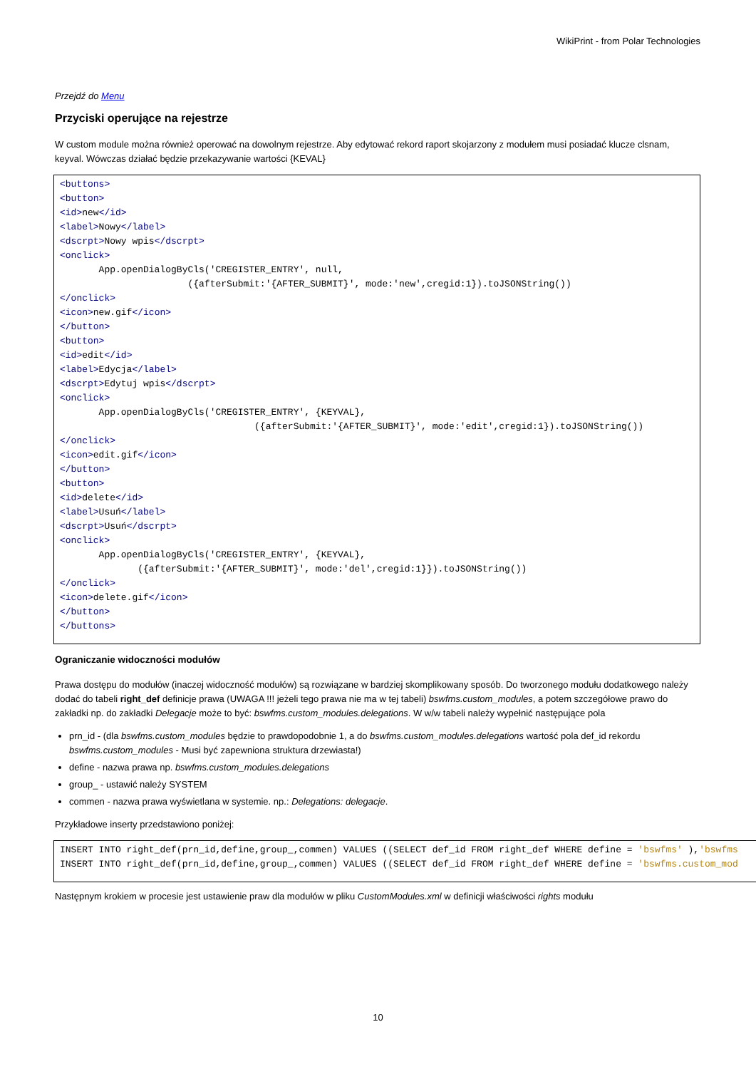WikiPrint - from Polar Technologies
Przejdź do Menu
Przyciski operujące na rejestrze
W custom module można również operować na dowolnym rejestrze. Aby edytować rekord raport skojarzony z modułem musi posiadać klucze clsnam, keyval. Wówczas działać będzie przekazywanie wartości {KEVAL}
<buttons>
<button>
<id>new</id>
<label>Nowy</label>
<dscrpt>Nowy wpis</dscrpt>
<onclick>
       App.openDialogByCls('CREGISTER_ENTRY', null,
                       ({afterSubmit:'{AFTER_SUBMIT}', mode:'new',cregid:1}).toJSONString())
</onclick>
<icon>new.gif</icon>
</button>
<button>
<id>edit</id>
<label>Edycja</label>
<dscrpt>Edytuj wpis</dscrpt>
<onclick>
       App.openDialogByCls('CREGISTER_ENTRY', {KEYVAL},
                                   ({afterSubmit:'{AFTER_SUBMIT}', mode:'edit',cregid:1}).toJSONString())
</onclick>
<icon>edit.gif</icon>
</button>
<button>
<id>delete</id>
<label>Usuń</label>
<dscrpt>Usuń</dscrpt>
<onclick>
       App.openDialogByCls('CREGISTER_ENTRY', {KEYVAL},
              ({afterSubmit:'{AFTER_SUBMIT}', mode:'del',cregid:1}}).toJSONString())
</onclick>
<icon>delete.gif</icon>
</button>
</buttons>
Ograniczanie widoczności modułów
Prawa dostępu do modułów (inaczej widoczność modułów) są rozwiązane w bardziej skomplikowany sposób. Do tworzonego modułu dodatkowego należy dodać do tabeli right_def definicje prawa (UWAGA !!! jeżeli tego prawa nie ma w tej tabeli) bswfms.custom_modules, a potem szczegółowe prawo do zakładki np. do zakładki Delegacje może to być: bswfms.custom_modules.delegations. W w/w tabeli należy wypełnić następujące pola
prn_id - (dla bswfms.custom_modules będzie to prawdopodobnie 1, a do bswfms.custom_modules.delegations wartość pola def_id rekordu bswfms.custom_modules - Musi być zapewniona struktura drzewiasta!)
define - nazwa prawa np. bswfms.custom_modules.delegations
group_ - ustawić należy SYSTEM
commen - nazwa prawa wyświetlana w systemie. np.: Delegations: delegacje.
Przykładowe inserty przedstawiono poniżej:
INSERT INTO right_def(prn_id,define,group_,commen) VALUES ((SELECT def_id FROM right_def WHERE define = 'bswfms' ),'bswfms
INSERT INTO right_def(prn_id,define,group_,commen) VALUES ((SELECT def_id FROM right_def WHERE define = 'bswfms.custom_mod
Następnym krokiem w procesie jest ustawienie praw dla modułów w pliku CustomModules.xml w definicji właściwości rights modułu
10